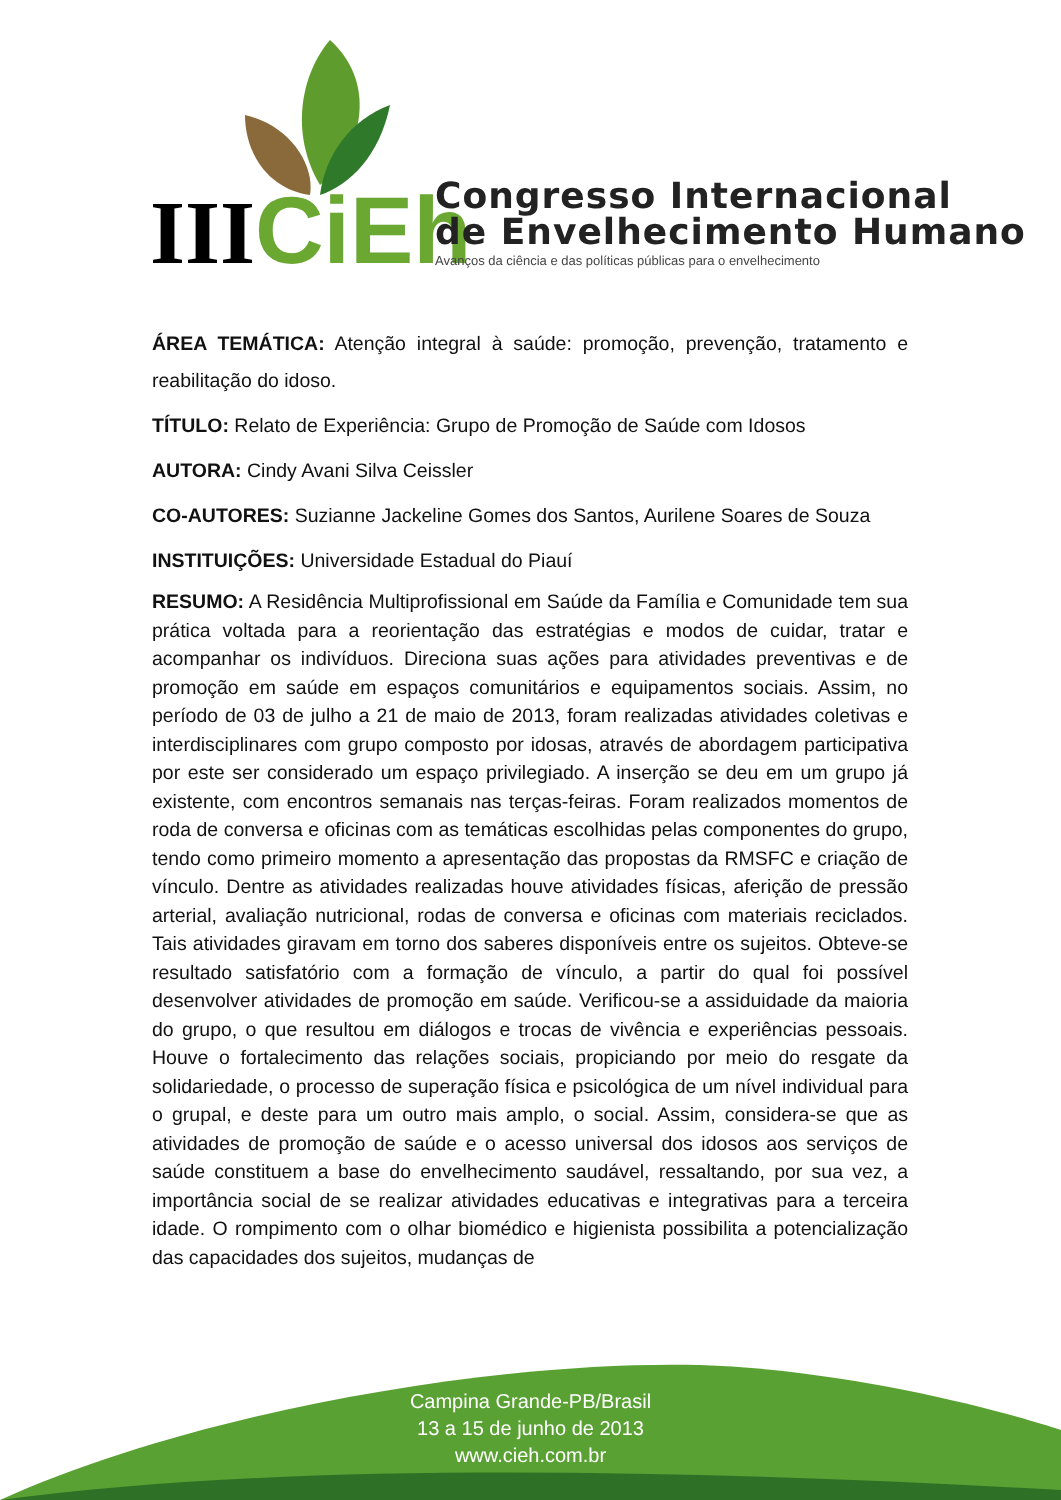III
CiEh
Congresso Internacional
de Envelhecimento Humano
Avanços da ciência e das políticas públicas para o envelhecimento
ÁREA TEMÁTICA: Atenção integral à saúde: promoção, prevenção, tratamento e reabilitação do idoso.
TÍTULO: Relato de Experiência: Grupo de Promoção de Saúde com Idosos
AUTORA: Cindy Avani Silva Ceissler
CO-AUTORES: Suzianne Jackeline Gomes dos Santos, Aurilene Soares de Souza
INSTITUIÇÕES: Universidade Estadual do Piauí
RESUMO: A Residência Multiprofissional em Saúde da Família e Comunidade tem sua prática voltada para a reorientação das estratégias e modos de cuidar, tratar e acompanhar os indivíduos. Direciona suas ações para atividades preventivas e de promoção em saúde em espaços comunitários e equipamentos sociais. Assim, no período de 03 de julho a 21 de maio de 2013, foram realizadas atividades coletivas e interdisciplinares com grupo composto por idosas, através de abordagem participativa por este ser considerado um espaço privilegiado. A inserção se deu em um grupo já existente, com encontros semanais nas terças-feiras. Foram realizados momentos de roda de conversa e oficinas com as temáticas escolhidas pelas componentes do grupo, tendo como primeiro momento a apresentação das propostas da RMSFC e criação de vínculo. Dentre as atividades realizadas houve atividades físicas, aferição de pressão arterial, avaliação nutricional, rodas de conversa e oficinas com materiais reciclados. Tais atividades giravam em torno dos saberes disponíveis entre os sujeitos. Obteve-se resultado satisfatório com a formação de vínculo, a partir do qual foi possível desenvolver atividades de promoção em saúde. Verificou-se a assiduidade da maioria do grupo, o que resultou em diálogos e trocas de vivência e experiências pessoais. Houve o fortalecimento das relações sociais, propiciando por meio do resgate da solidariedade, o processo de superação física e psicológica de um nível individual para o grupal, e deste para um outro mais amplo, o social. Assim, considera-se que as atividades de promoção de saúde e o acesso universal dos idosos aos serviços de saúde constituem a base do envelhecimento saudável, ressaltando, por sua vez, a importância social de se realizar atividades educativas e integrativas para a terceira idade. O rompimento com o olhar biomédico e higienista possibilita a potencialização das capacidades dos sujeitos, mudanças de
Campina Grande-PB/Brasil
13 a 15 de junho de 2013
www.cieh.com.br